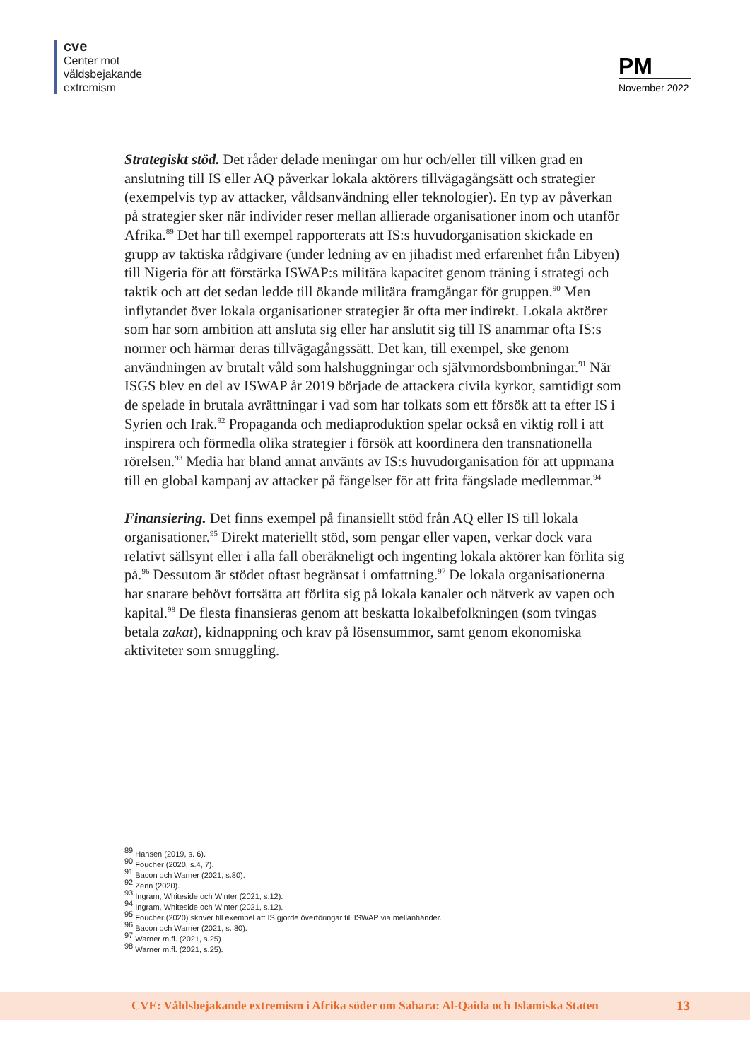cve
Center mot
våldsbejakande
extremism
PM
November 2022
Strategiskt stöd. Det råder delade meningar om hur och/eller till vilken grad en anslutning till IS eller AQ påverkar lokala aktörers tillvägagångsätt och strategier (exempelvis typ av attacker, våldsanvändning eller teknologier). En typ av påverkan på strategier sker när individer reser mellan allierade organisationer inom och utanför Afrika.<sup>89</sup> Det har till exempel rapporterats att IS:s huvudorganisation skickade en grupp av taktiska rådgivare (under ledning av en jihadist med erfaren­het från Libyen) till Nigeria för att förstärka ISWAP:s militära kapacitet genom träning i strategi och taktik och att det sedan ledde till ökande militära framgång­ar för gruppen.<sup>90</sup> Men inflytandet över lokala organisationer strategier är ofta mer indirekt. Lokala aktörer som har som ambition att ansluta sig eller har anslutit sig till IS anammar ofta IS:s normer och härmar deras tillvägagångssätt. Det kan, till exempel, ske genom användningen av brutalt våld som halshuggningar och självmordsbombningar.<sup>91</sup> När ISGS blev en del av ISWAP år 2019 började de attackera civila kyrkor, samtidigt som de spelade in brutala avrättningar i vad som har tolkats som ett försök att ta efter IS i Syrien och Irak.<sup>92</sup> Propaganda och mediaproduktion spelar också en viktig roll i att inspirera och förmedla olika stra­tegier i försök att koordinera den transnationella rörelsen.<sup>93</sup> Media har bland annat använts av IS:s huvudorganisation för att uppmana till en global kampanj av attacker på fängelser för att frita fängslade medlemmar.<sup>94</sup>
Finansiering. Det finns exempel på finansiellt stöd från AQ eller IS till lokala organisationer.<sup>95</sup> Direkt materiellt stöd, som pengar eller vapen, verkar dock vara relativt sällsynt eller i alla fall oberäkneligt och ingenting lokala aktörer kan förlita sig på.<sup>96</sup> Dessutom är stödet oftast begränsat i omfattning.<sup>97</sup> De lokala organisa­tionerna har snarare behövt fortsätta att förlita sig på lokala kanaler och nätverk av vapen och kapital.<sup>98</sup> De flesta finansieras genom att beskatta lokalbefolkningen (som tvingas betala zakat), kidnappning och krav på lösensummor, samt genom ekonomiska aktiviteter som smuggling.
<sup>89</sup> Hansen (2019, s. 6).
<sup>90</sup> Foucher (2020, s.4, 7).
<sup>91</sup> Bacon och Warner (2021, s.80).
<sup>92</sup> Zenn (2020).
<sup>93</sup> Ingram, Whiteside och Winter (2021, s.12).
<sup>94</sup> Ingram, Whiteside och Winter (2021, s.12).
<sup>95</sup> Foucher (2020) skriver till exempel att IS gjorde överföringar till ISWAP via mellanhänder.
<sup>96</sup> Bacon och Warner (2021, s. 80).
<sup>97</sup> Warner m.fl. (2021, s.25)
<sup>98</sup> Warner m.fl. (2021, s.25).
CVE: Våldsbejakande extremism i Afrika söder om Sahara: Al-Qaida och Islamiska Staten 13